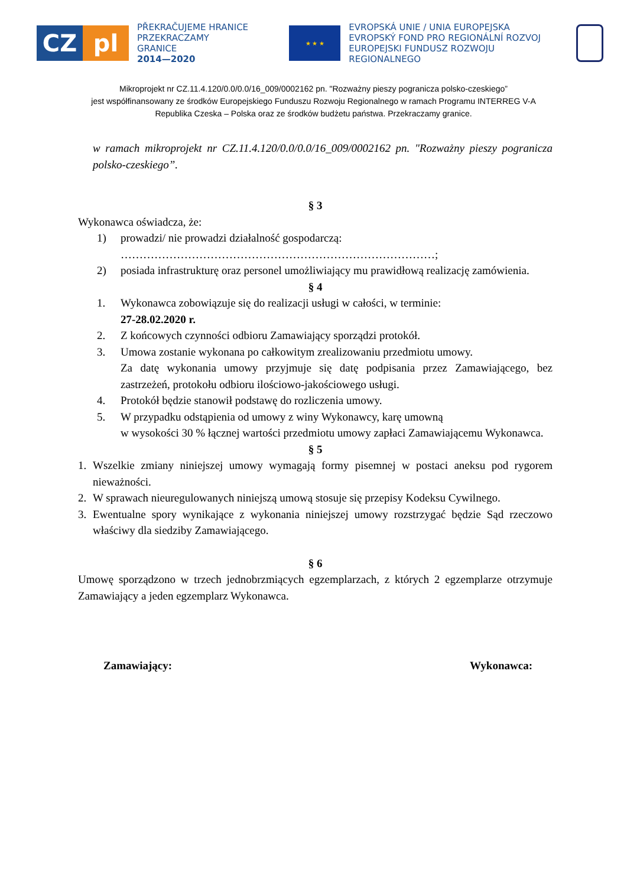CZ pl
PŘEKRAČUJEME HRANICE
PRZEKRACZAMY GRANICE
2014—2020
★ ★ ★
EVROPSKÁ UNIE / UNIA EUROPEJSKA
EVROPSKÝ FOND PRO REGIONÁLNÍ ROZVOJ
EUROPEJSKI FUNDUSZ ROZWOJU REGIONALNEGO
Mikroprojekt nr CZ.11.4.120/0.0/0.0/16_009/0002162 pn. "Rozważny pieszy pogranicza polsko-czeskiego”
jest współfinansowany ze środków Europejskiego Funduszu Rozwoju Regionalnego w ramach Programu INTERREG V-A
Republika Czeska – Polska oraz ze środków budżetu państwa. Przekraczamy granice.
w ramach mikroprojekt nr CZ.11.4.120/0.0/0.0/16_009/0002162 pn. "Rozważny pieszy pogranicza polsko-czeskiego”.
§ 3
Wykonawca oświadcza, że:
1) prowadzi/ nie prowadzi działalność gospodarczą:
…………………………………………………………………………;
2) posiada infrastrukturę oraz personel umożliwiający mu prawidłową realizację zamówienia.
§ 4
1. Wykonawca zobowiązuje się do realizacji usługi w całości, w terminie:
27-28.02.2020 r.
2. Z końcowych czynności odbioru Zamawiający sporządzi protokół.
3. Umowa zostanie wykonana po całkowitym zrealizowaniu przedmiotu umowy.
Za datę wykonania umowy przyjmuje się datę podpisania przez Zamawiającego, bez zastrzeżeń, protokołu odbioru ilościowo-jakościowego usługi.
4. Protokół będzie stanowił podstawę do rozliczenia umowy.
5. W przypadku odstąpienia od umowy z winy Wykonawcy, karę umowną
w wysokości 30 % łącznej wartości przedmiotu umowy zapłaci Zamawiającemu Wykonawca.
§ 5
1. Wszelkie zmiany niniejszej umowy wymagają formy pisemnej w postaci aneksu pod rygorem nieważności.
2. W sprawach nieuregulowanych niniejszą umową stosuje się przepisy Kodeksu Cywilnego.
3. Ewentualne spory wynikające z wykonania niniejszej umowy rozstrzygać będzie Sąd rzeczowo właściwy dla siedziby Zamawiającego.
§ 6
Umowę sporządzono w trzech jednobrzmiących egzemplarzach, z których 2 egzemplarze otrzymuje Zamawiający a jeden egzemplarz Wykonawca.
Zamawiający: Wykonawca: